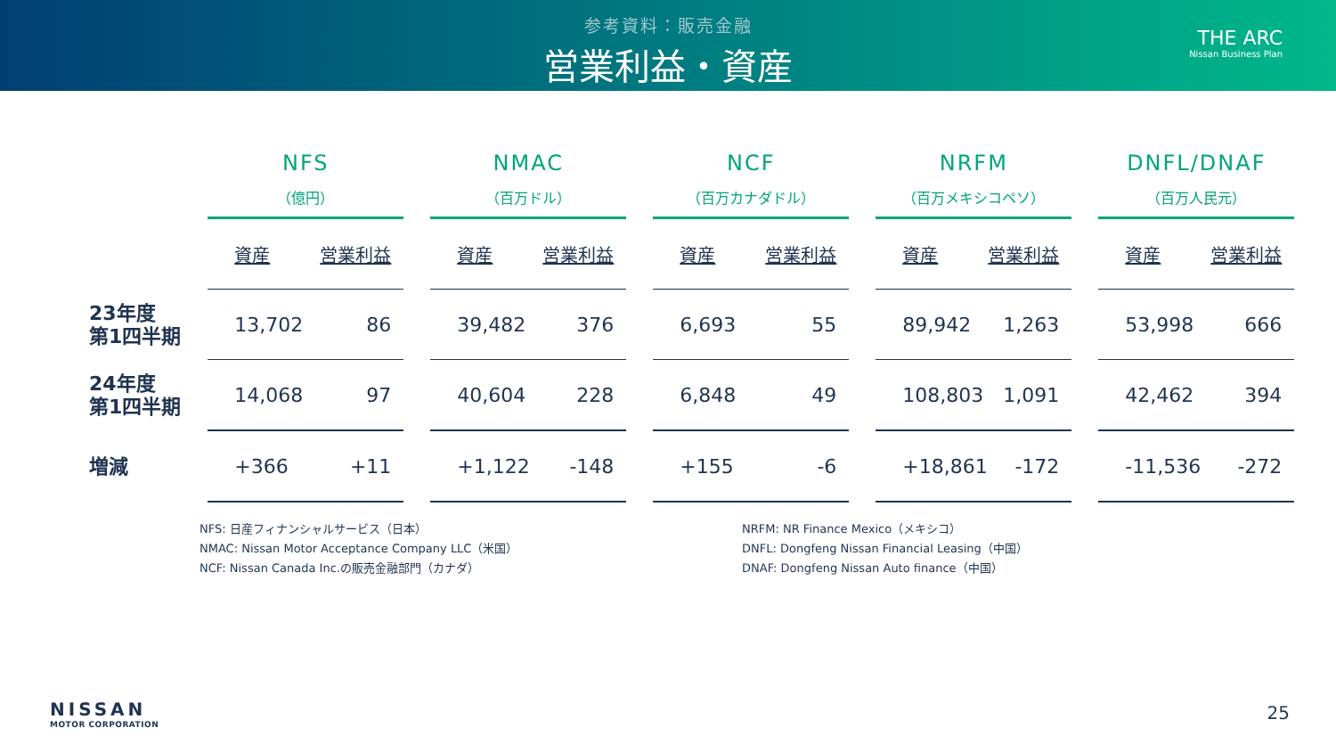参考資料：販売金融
営業利益・資産
THE ARC
Nissan Business Plan
| | NFS | NMAC | NCF | NRFM | DNFL/DNAF |
| | （億円） | （百万ドル） | （百万カナダドル） | （百万メキシコペソ） | （百万人民元） |
| | 資産 営業利益 | 資産 営業利益 | 資産 営業利益 | 資産 営業利益 | 資産 営業利益 |
| 23年度 第1四半期 | 13,702 86 | 39,482 376 | 6,693 55 | 89,942 1,263 | 53,998 666 |
| 24年度 第1四半期 | 14,068 97 | 40,604 228 | 6,848 49 | 108,803 1,091 | 42,462 394 |
| 増減 | +366 +11 | +1,122 -148 | +155 -6 | +18,861 -172 | -11,536 -272 |
NFS: 日産フィナンシャルサービス（日本）
NMAC: Nissan Motor Acceptance Company LLC（米国）
NCF: Nissan Canada Inc.の販売金融部門（カナダ）
NRFM: NR Finance Mexico（メキシコ）
DNFL: Dongfeng Nissan Financial Leasing（中国）
DNAF: Dongfeng Nissan Auto finance（中国）
NISSAN
MOTOR CORPORATION
25